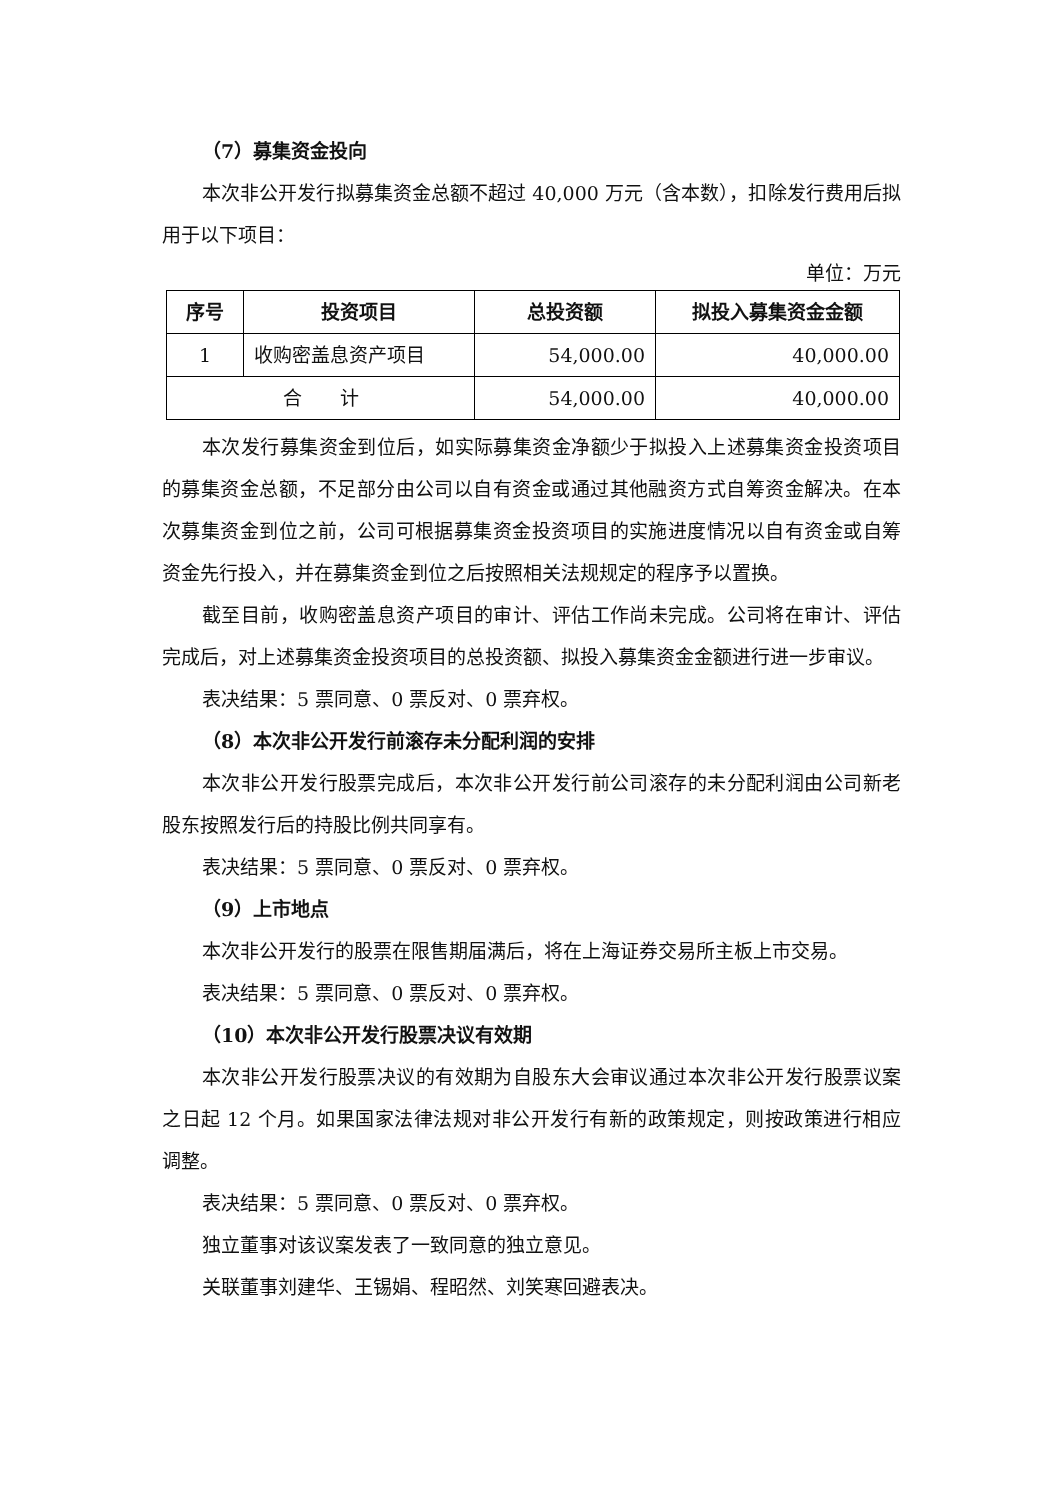（7）募集资金投向
本次非公开发行拟募集资金总额不超过 40,000 万元（含本数），扣除发行费用后拟用于以下项目：
单位：万元
| 序号 | 投资项目 | 总投资额 | 拟投入募集资金金额 |
| --- | --- | --- | --- |
| 1 | 收购密盖息资产项目 | 54,000.00 | 40,000.00 |
| 合 计 | | 54,000.00 | 40,000.00 |
本次发行募集资金到位后，如实际募集资金净额少于拟投入上述募集资金投资项目的募集资金总额，不足部分由公司以自有资金或通过其他融资方式自筹资金解决。在本次募集资金到位之前，公司可根据募集资金投资项目的实施进度情况以自有资金或自筹资金先行投入，并在募集资金到位之后按照相关法规规定的程序予以置换。
截至目前，收购密盖息资产项目的审计、评估工作尚未完成。公司将在审计、评估完成后，对上述募集资金投资项目的总投资额、拟投入募集资金金额进行进一步审议。
表决结果：5 票同意、0 票反对、0 票弃权。
（8）本次非公开发行前滚存未分配利润的安排
本次非公开发行股票完成后，本次非公开发行前公司滚存的未分配利润由公司新老股东按照发行后的持股比例共同享有。
表决结果：5 票同意、0 票反对、0 票弃权。
（9）上市地点
本次非公开发行的股票在限售期届满后，将在上海证券交易所主板上市交易。
表决结果：5 票同意、0 票反对、0 票弃权。
（10）本次非公开发行股票决议有效期
本次非公开发行股票决议的有效期为自股东大会审议通过本次非公开发行股票议案之日起 12 个月。如果国家法律法规对非公开发行有新的政策规定，则按政策进行相应调整。
表决结果：5 票同意、0 票反对、0 票弃权。
独立董事对该议案发表了一致同意的独立意见。
关联董事刘建华、王锡娟、程昭然、刘笑寒回避表决。